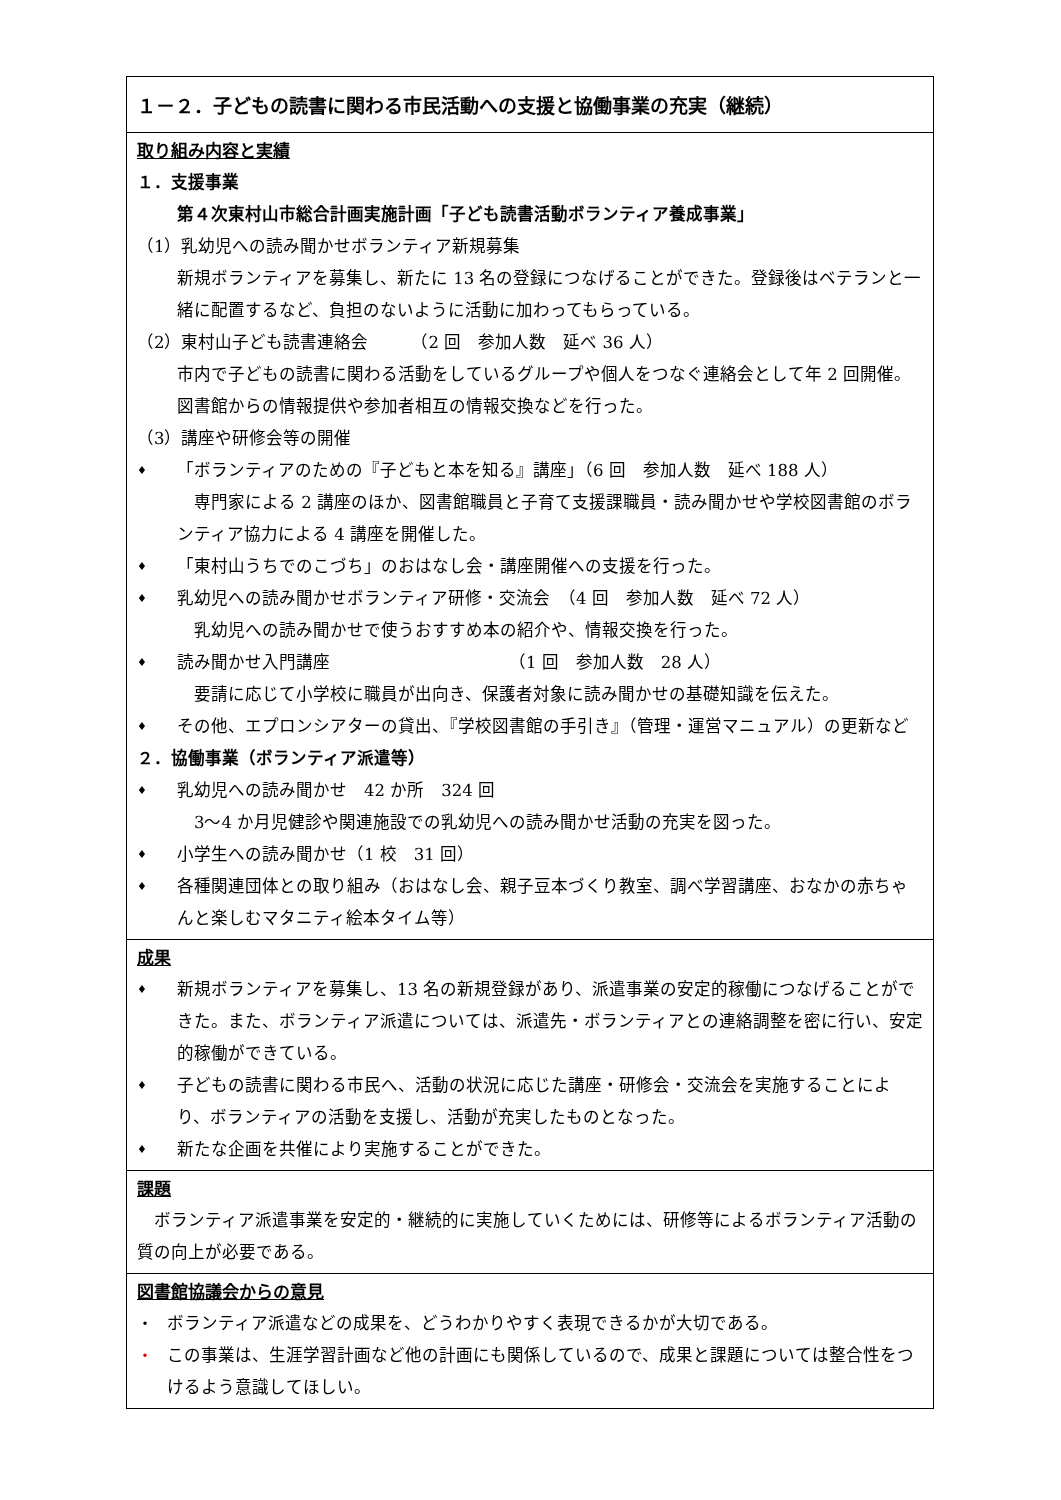１－２．子どもの読書に関わる市民活動への支援と協働事業の充実（継続）
取り組み内容と実績
１．支援事業
第４次東村山市総合計画実施計画「子ども読書活動ボランティア養成事業」
（1）乳幼児への読み聞かせボランティア新規募集
新規ボランティアを募集し、新たに 13 名の登録につなげることができた。登録後はベテランと一緒に配置するなど、負担のないように活動に加わってもらっている。
（2）東村山子ども読書連絡会　　　（2 回　参加人数　延べ 36 人）
市内で子どもの読書に関わる活動をしているグループや個人をつなぐ連絡会として年 2 回開催。図書館からの情報提供や参加者相互の情報交換などを行った。
（3）講座や研修会等の開催
♦
「ボランティアのための『子どもと本を知る』講座」（6 回　参加人数　延べ 188 人）
　専門家による 2 講座のほか、図書館職員と子育て支援課職員・読み聞かせや学校図書館のボランティア協力による 4 講座を開催した。
♦
「東村山うちでのこづち」のおはなし会・講座開催への支援を行った。
♦
乳幼児への読み聞かせボランティア研修・交流会　（4 回　参加人数　延べ 72 人）
　乳幼児への読み聞かせで使うおすすめ本の紹介や、情報交換を行った。
♦
読み聞かせ入門講座　　　　　　　　　　　（1 回　参加人数　28 人）
　要請に応じて小学校に職員が出向き、保護者対象に読み聞かせの基礎知識を伝えた。
♦
その他、エプロンシアターの貸出、『学校図書館の手引き』（管理・運営マニュアル）の更新など
２．協働事業（ボランティア派遣等）
♦
乳幼児への読み聞かせ　42 か所　324 回
　3～4 か月児健診や関連施設での乳幼児への読み聞かせ活動の充実を図った。
♦
小学生への読み聞かせ（1 校　31 回）
♦
各種関連団体との取り組み（おはなし会、親子豆本づくり教室、調べ学習講座、おなかの赤ちゃんと楽しむマタニティ絵本タイム等）
成果
♦
新規ボランティアを募集し、13 名の新規登録があり、派遣事業の安定的稼働につなげることができた。また、ボランティア派遣については、派遣先・ボランティアとの連絡調整を密に行い、安定的稼働ができている。
♦
子どもの読書に関わる市民へ、活動の状況に応じた講座・研修会・交流会を実施することにより、ボランティアの活動を支援し、活動が充実したものとなった。
♦
新たな企画を共催により実施することができた。
課題
　ボランティア派遣事業を安定的・継続的に実施していくためには、研修等によるボランティア活動の質の向上が必要である。
図書館協議会からの意見
・ ボランティア派遣などの成果を、どうわかりやすく表現できるかが大切である。
・ この事業は、生涯学習計画など他の計画にも関係しているので、成果と課題については整合性をつけるよう意識してほしい。